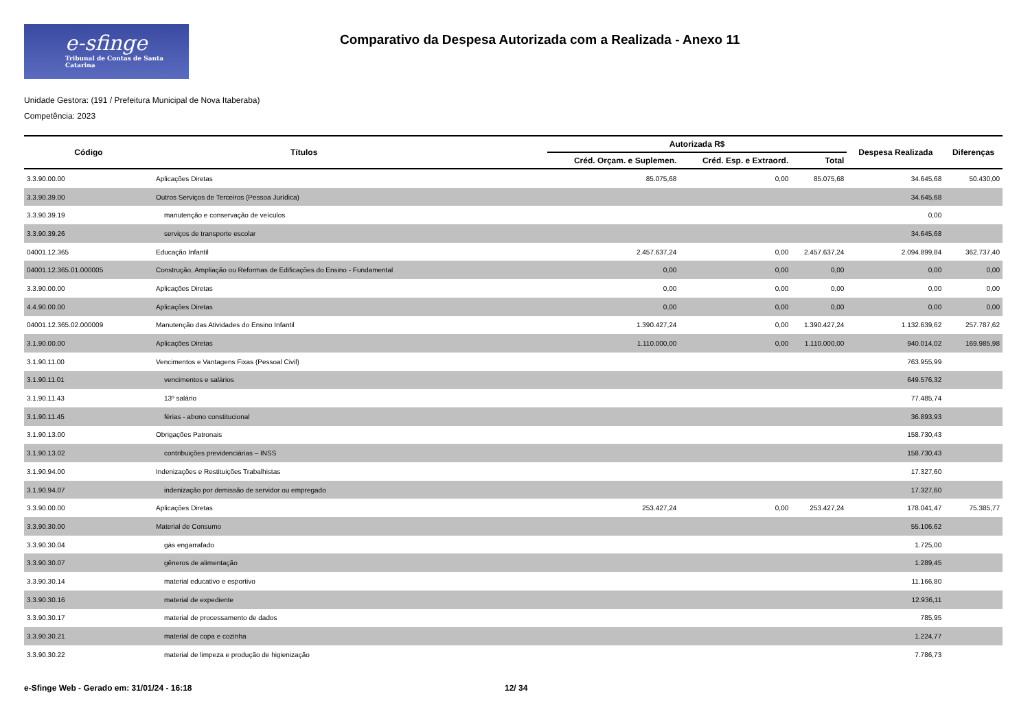e-sfinge
Tribunal de Contas de Santa Catarina
Comparativo da Despesa Autorizada com a Realizada - Anexo 11
Unidade Gestora: (191 / Prefeitura Municipal de Nova Itaberaba)
Competência: 2023
| Código | Títulos | Autorizada R$ | | | Despesa Realizada | Diferenças |
| --- | --- | --- | --- | --- | --- | --- |
| | | Créd. Orçam. e Suplemen. | Créd. Esp. e Extraord. | Total | | |
| 3.3.90.00.00 | Aplicações Diretas | 85.075,68 | 0,00 | 85.075,68 | 34.645,68 | 50.430,00 |
| 3.3.90.39.00 | Outros Serviços de Terceiros (Pessoa Jurídica) | | | | 34.645,68 | |
| 3.3.90.39.19 | manutenção e conservação de veículos | | | | 0,00 | |
| 3.3.90.39.26 | serviços de transporte escolar | | | | 34.645,68 | |
| 04001.12.365 | Educação Infantil | 2.457.637,24 | 0,00 | 2.457.637,24 | 2.094.899,84 | 362.737,40 |
| 04001.12.365.01.000005 | Construção, Ampliação ou Reformas de Edificações do Ensino - Fundamental | 0,00 | 0,00 | 0,00 | 0,00 | 0,00 |
| 3.3.90.00.00 | Aplicações Diretas | 0,00 | 0,00 | 0,00 | 0,00 | 0,00 |
| 4.4.90.00.00 | Aplicações Diretas | 0,00 | 0,00 | 0,00 | 0,00 | 0,00 |
| 04001.12.365.02.000009 | Manutenção das Atividades do Ensino Infantil | 1.390.427,24 | 0,00 | 1.390.427,24 | 1.132.639,62 | 257.787,62 |
| 3.1.90.00.00 | Aplicações Diretas | 1.110.000,00 | 0,00 | 1.110.000,00 | 940.014,02 | 169.985,98 |
| 3.1.90.11.00 | Vencimentos e Vantagens Fixas (Pessoal Civil) | | | | 763.955,99 | |
| 3.1.90.11.01 | vencimentos e salários | | | | 649.576,32 | |
| 3.1.90.11.43 | 13º salário | | | | 77.485,74 | |
| 3.1.90.11.45 | férias - abono constitucional | | | | 36.893,93 | |
| 3.1.90.13.00 | Obrigações Patronais | | | | 158.730,43 | |
| 3.1.90.13.02 | contribuições previdenciárias – INSS | | | | 158.730,43 | |
| 3.1.90.94.00 | Indenizações e Restituições Trabalhistas | | | | 17.327,60 | |
| 3.1.90.94.07 | indenização por demissão de servidor ou empregado | | | | 17.327,60 | |
| 3.3.90.00.00 | Aplicações Diretas | 253.427,24 | 0,00 | 253.427,24 | 178.041,47 | 75.385,77 |
| 3.3.90.30.00 | Material de Consumo | | | | 55.106,62 | |
| 3.3.90.30.04 | gás engarrafado | | | | 1.725,00 | |
| 3.3.90.30.07 | gêneros de alimentação | | | | 1.289,45 | |
| 3.3.90.30.14 | material educativo e esportivo | | | | 11.166,80 | |
| 3.3.90.30.16 | material de expediente | | | | 12.936,11 | |
| 3.3.90.30.17 | material de processamento de dados | | | | 785,95 | |
| 3.3.90.30.21 | material de copa e cozinha | | | | 1.224,77 | |
| 3.3.90.30.22 | material de limpeza e produção de higienização | | | | 7.786,73 | |
e-Sfinge Web - Gerado em: 31/01/24 - 16:18 12/ 34